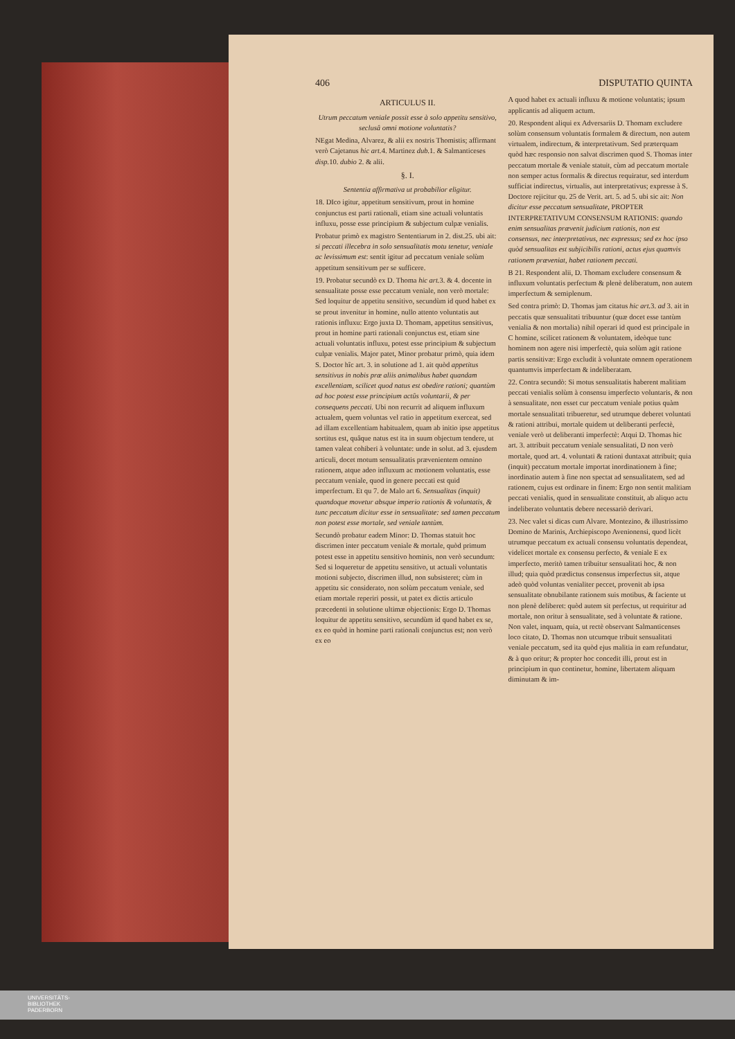406 DISPUTATIO QUINTA
ARTICULUS II.
Utrum peccatum veniale possit esse à solo appetitu sensitivo, seclusâ omni motione voluntatis?
NEgat Medina, Alvarez, & alii ex nostris Thomistis; affirmant verò Cajetanus hic art. 4. Martinez dub. 1. & Salmanticeses disp. 10. dubio 2. & alii.
§. I.
Sententia affirmativa ut probabilior eligitur.
18. DIco igitur, appetitum sensitivum, prout in homine conjunctus est parti rationali, etiam sine actuali voluntatis influxu, posse esse principium & subjectum culpæ venialis.
Probatur primò ex magistro Sententiarum in 2. dist.25. ubi ait: si peccati illecebra in solo sensualitatis motu tenetur, veniale ac levissimum est: sentit igitur ad peccatum veniale solùm appetitum sensitivum per se sufficere.
19. Probatur secundò ex D. Thoma hic art. 3. & 4. docente in sensualitate posse esse peccatum veniale, non verò mortale: Sed loquitur de appetitu sensitivo, secundùm id quod habet ex se prout invenitur in homine, nullo attento voluntatis aut rationis influxu: Ergo juxta D. Thomam, appetitus sensitivus, prout in homine parti rationali conjunctus est, etiam sine actuali voluntatis influxu, potest esse principium & subjectum culpæ venialis. Major patet, Minor probatur primò, quia idem S. Doctor hîc art. 3. in solutione ad 1. ait quòd appetitus sensitivus in nobis præ aliis animalibus habet quandam excellentiam, scilicet quod natus est obedire rationi; quantùm ad hoc potest esse principium actûs voluntarii, & per consequens peccati. Ubi non recurrit ad aliquem influxum actualem, quem voluntas vel ratio in appetitum exerceat, sed ad illam excellentiam habitualem, quam ab initio ipse appetitus sortitus est, quâque natus est ita in suum objectum tendere, ut tamen valeat cohiberi à voluntate: unde in solut. ad 3. ejusdem articuli, docet motum sensualitatis prævenientem omnino rationem, atque adeo influxum ac motionem voluntatis, esse peccatum veniale, quod in genere peccati est quid imperfectum. Et qu 7. de Malo art 6. Sensualitas (inquit) quandoque movetur absque imperio rationis & voluntatis, & tunc peccatum dicitur esse in sensualitate: sed tamen peccatum non potest esse mortale, sed veniale tantùm.
Secundò probatur eadem Minor: D. Thomas statuit hoc discrimen inter peccatum veniale & mortale, quòd primum potest esse in appetitu sensitivo hominis, non verò secundum: Sed si loqueretur de appetitu sensitivo, ut actuali voluntatis motioni subjecto, discrimen illud, non subsisteret; cùm in appetitu sic considerato, non solùm peccatum veniale, sed etiam mortale reperiri possit, ut patet ex dictis articulo præcedenti in solutione ultimæ objectionis: Ergo D. Thomas loquitur de appetitu sensitivo, secundùm id quod habet ex se, ex eo quòd in homine parti rationali conjunctus est; non verò ex eo
A quod habet ex actuali influxu & motione voluntatis; ipsum applicantis ad aliquem actum.
20. Respondent aliqui ex Adversariis D. Thomam excludere solùm consensum voluntatis formalem & directum, non autem virtualem, indirectum, & interpretativum. Sed præterquam quòd hæc responsio non salvat discrimen quod S. Thomas inter peccatum mortale & veniale statuit, cùm ad peccatum mortale non semper actus formalis & directus requiratur, sed interdum sufficiat indirectus, virtualis, aut interpretativus; expresse à S. Doctore rejicitur qu. 25 de Verit. art. 5. ad 5. ubi sic ait: Non dicitur esse peccatum sensualitate, PROPTER INTERPRETATIVUM CONSENSUM RATIONIS: quando enim sensualitas prævenit judicium rationis, non est consensus, nec interpretativus, nec expressus; sed ex hoc ipso quòd sensualitas est subjicibilis rationi, actus ejus quamvis rationem præveniat, habet rationem peccati.
B 21. Respondent alii, D. Thomam excludere consensum & influxum voluntatis perfectum & plenè deliberatum, non autem imperfectum & semiplenum.
Sed contra primò: D. Thomas jam citatus hic art. 3. ad 3. ait in peccatis quæ sensualitati tribuuntur (quæ docet esse tantùm venialia & non mortalia) nihil operari id quod est principale in C homine, scilicet rationem & voluntatem, ideòque tunc hominem non agere nisi imperfectè, quia solùm agit ratione partis sensitivæ: Ergo excludit à voluntate omnem operationem quantumvis imperfectam & indeliberatam.
22. Contra secundò: Si motus sensualitatis haberent malitiam peccati venialis solùm à consensu imperfecto voluntaris, & non à sensualitate, non esset cur peccatum veniale potius quàm mortale sensualitati tribueretur, sed utrumque deberet voluntati & rationi attribui, mortale quidem ut deliberanti perfectè, veniale verò ut deliberanti imperfectè: Atqui D. Thomas hic art. 3. attribuit peccatum veniale sensualitati, D non verò mortale, quod art. 4. voluntati & rationi duntaxat attribuit; quia (inquit) peccatum mortale importat inordinationem à fine; inordinatio autem à fine non spectat ad sensualitatem, sed ad rationem, cujus est ordinare in finem: Ergo non sentit malitiam peccati venialis, quod in sensualitate constituit, ab aliquo actu indeliberato voluntatis debere necessariò derivari.
23. Nec valet si dicas cum Alvare. Montezino, & illustrissimo Domino de Marinis, Archiepiscopo Avenionensi, quod licèt utrumque peccatum ex actuali consensu voluntatis dependeat, videlicet mortale ex consensu perfecto, & veniale E ex imperfecto, meritò tamen tribuitur sensualitati hoc, & non illud; quia quòd prædictus consensus imperfectus sit, atque adeò quòd voluntas venialiter peccet, provenit ab ipsa sensualitate obnubilante rationem suis motibus, & faciente ut non plenè deliberet: quòd autem sit perfectus, ut requiritur ad mortale, non oritur à sensualitate, sed à voluntate & ratione. Non valet, inquam, quia, ut rectè observant Salmanticenses loco citato, D. Thomas non utcumque tribuit sensualitati veniale peccatum, sed ita quòd ejus malitia in eam refundatur, & à quo oritur; & propter hoc concedit illi, prout est in principium in quo continetur, homine, libertatem aliquam diminutam & im-
UNIVERSITÄTS-
BIBLIOTHEK
PADERBORN